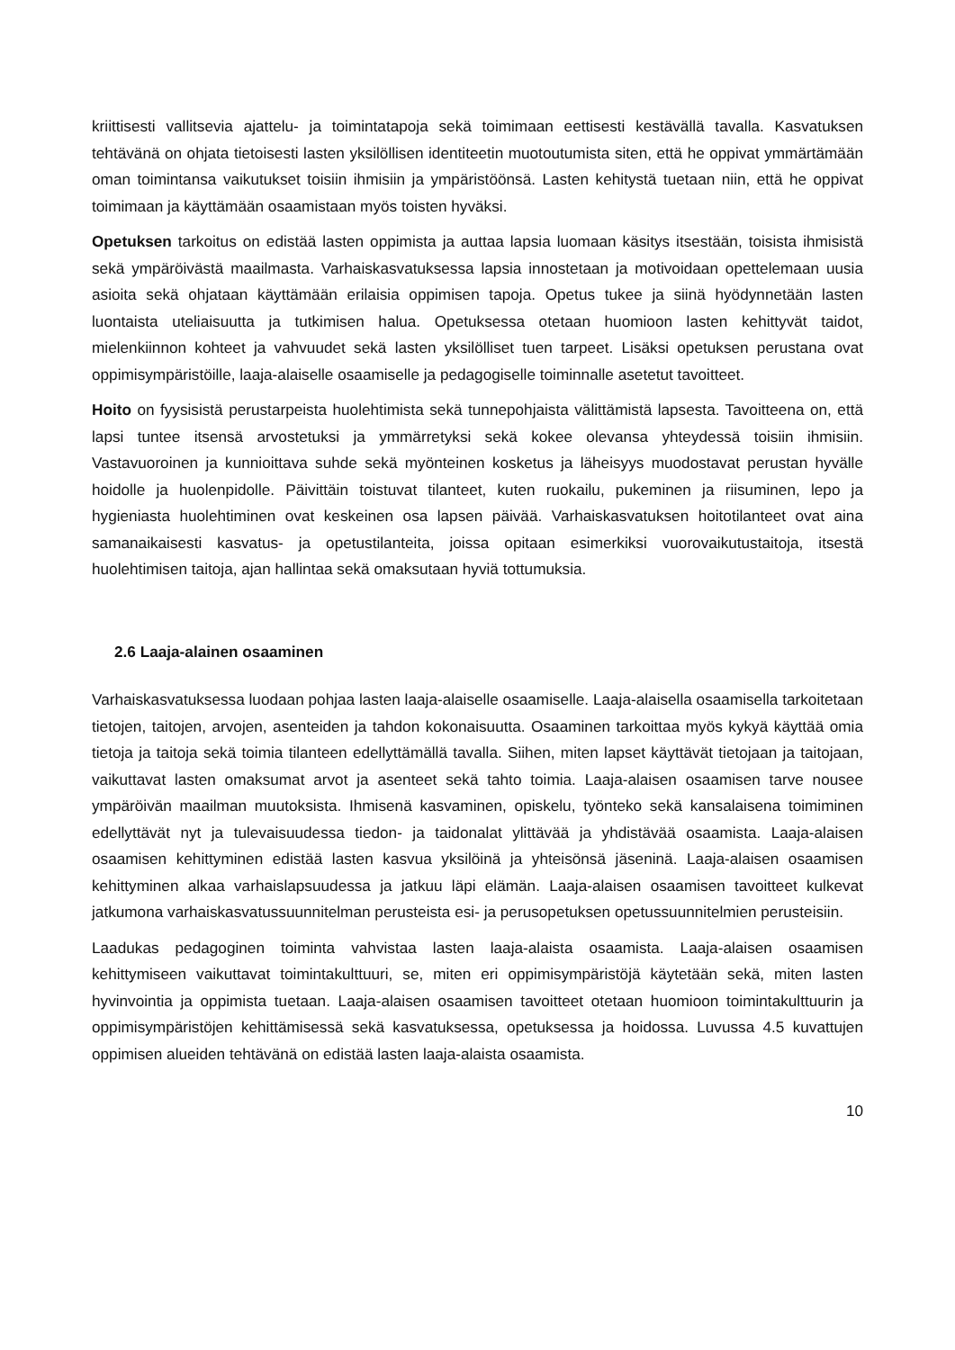kriittisesti vallitsevia ajattelu- ja toimintatapoja sekä toimimaan eettisesti kestävällä tavalla. Kasvatuksen tehtävänä on ohjata tietoisesti lasten yksilöllisen identiteetin muotoutumista siten, että he oppivat ymmärtämään oman toimintansa vaikutukset toisiin ihmisiin ja ympäristöönsä. Lasten kehitystä tuetaan niin, että he oppivat toimimaan ja käyttämään osaamistaan myös toisten hyväksi.
Opetuksen tarkoitus on edistää lasten oppimista ja auttaa lapsia luomaan käsitys itsestään, toisista ihmisistä sekä ympäröivästä maailmasta. Varhaiskasvatuksessa lapsia innostetaan ja motivoidaan opettelemaan uusia asioita sekä ohjataan käyttämään erilaisia oppimisen tapoja. Opetus tukee ja siinä hyödynnetään lasten luontaista uteliaisuutta ja tutkimisen halua. Opetuksessa otetaan huomioon lasten kehittyvät taidot, mielenkiinnon kohteet ja vahvuudet sekä lasten yksilölliset tuen tarpeet. Lisäksi opetuksen perustana ovat oppimisympäristöille, laaja-alaiselle osaamiselle ja pedagogiselle toiminnalle asetetut tavoitteet.
Hoito on fyysisistä perustarpeista huolehtimista sekä tunnepohjaista välittämistä lapsesta. Tavoitteena on, että lapsi tuntee itsensä arvostetuksi ja ymmärretyksi sekä kokee olevansa yhteydessä toisiin ihmisiin. Vastavuoroinen ja kunnioittava suhde sekä myönteinen kosketus ja läheisyys muodostavat perustan hyvälle hoidolle ja huolenpidolle. Päivittäin toistuvat tilanteet, kuten ruokailu, pukeminen ja riisuminen, lepo ja hygieniasta huolehtiminen ovat keskeinen osa lapsen päivää. Varhaiskasvatuksen hoitotilanteet ovat aina samanaikaisesti kasvatus- ja opetustilanteita, joissa opitaan esimerkiksi vuorovaikutustaitoja, itsestä huolehtimisen taitoja, ajan hallintaa sekä omaksutaan hyviä tottumuksia.
2.6 Laaja-alainen osaaminen
Varhaiskasvatuksessa luodaan pohjaa lasten laaja-alaiselle osaamiselle. Laaja-alaisella osaamisella tarkoitetaan tietojen, taitojen, arvojen, asenteiden ja tahdon kokonaisuutta. Osaaminen tarkoittaa myös kykyä käyttää omia tietoja ja taitoja sekä toimia tilanteen edellyttämällä tavalla. Siihen, miten lapset käyttävät tietojaan ja taitojaan, vaikuttavat lasten omaksumat arvot ja asenteet sekä tahto toimia. Laaja-alaisen osaamisen tarve nousee ympäröivän maailman muutoksista. Ihmisenä kasvaminen, opiskelu, työnteko sekä kansalaisena toimiminen edellyttävät nyt ja tulevaisuudessa tiedon- ja taidonalat ylittävää ja yhdistävää osaamista. Laaja-alaisen osaamisen kehittyminen edistää lasten kasvua yksilöinä ja yhteisönsä jäseninä. Laaja-alaisen osaamisen kehittyminen alkaa varhaislapsuudessa ja jatkuu läpi elämän. Laaja-alaisen osaamisen tavoitteet kulkevat jatkumona varhaiskasvatussuunnitelman perusteista esi- ja perusopetuksen opetussuunnitelmien perusteisiin.
Laadukas pedagoginen toiminta vahvistaa lasten laaja-alaista osaamista. Laaja-alaisen osaamisen kehittymiseen vaikuttavat toimintakulttuuri, se, miten eri oppimisympäristöjä käytetään sekä, miten lasten hyvinvointia ja oppimista tuetaan. Laaja-alaisen osaamisen tavoitteet otetaan huomioon toimintakulttuurin ja oppimisympäristöjen kehittämisessä sekä kasvatuksessa, opetuksessa ja hoidossa. Luvussa 4.5 kuvattujen oppimisen alueiden tehtävänä on edistää lasten laaja-alaista osaamista.
10